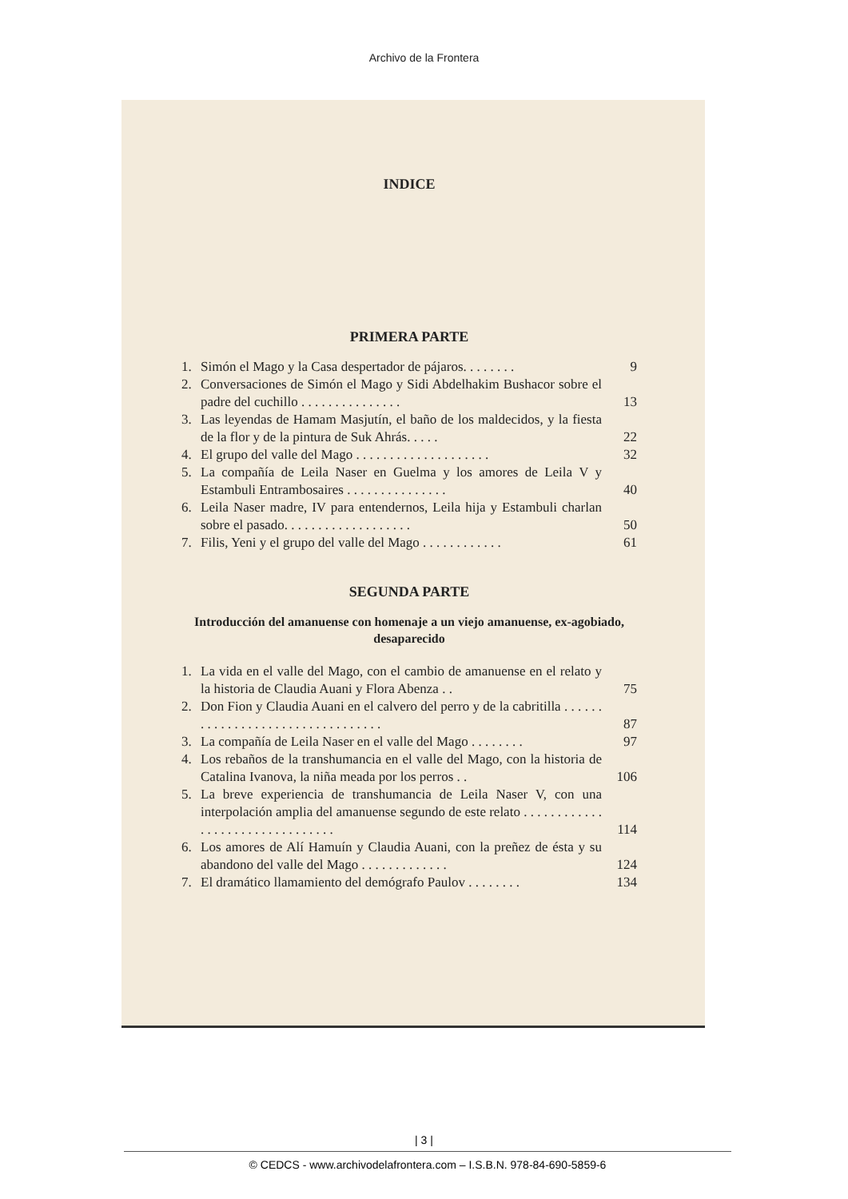Archivo de la Frontera
INDICE
PRIMERA PARTE
1. Simón el Mago y la Casa despertador de pájaros. . . . . . . . 9
2. Conversaciones de Simón el Mago y Sidi Abdelhakim Bushacor sobre el padre del cuchillo . . . . . . . . . . . . . . . 13
3. Las leyendas de Hamam Masjutín, el baño de los maldecidos, y la fiesta de la flor y de la pintura de Suk Ahrás. . . . . 22
4. El grupo del valle del Mago . . . . . . . . . . . . . . . . . . . . 32
5. La compañía de Leila Naser en Guelma y los amores de Leila V y Estambuli Entrambosaires . . . . . . . . . . . . . . . 40
6. Leila Naser madre, IV para entendernos, Leila hija y Estambuli charlan sobre el pasado. . . . . . . . . . . . . . . . . . . 50
7. Filis, Yeni y el grupo del valle del Mago . . . . . . . . . . . . 61
SEGUNDA PARTE
Introducción del amanuense con homenaje a un viejo amanuense, ex-agobiado, desaparecido
1. La vida en el valle del Mago, con el cambio de amanuense en el relato y la historia de Claudia Auani y Flora Abenza . . 75
2. Don Fion y Claudia Auani en el calvero del perro y de la cabritilla . . . . . . . . . . . . . . . . . . . . . . . . . . . . . . . . . 87
3. La compañía de Leila Naser en el valle del Mago . . . . . . . . 97
4. Los rebaños de la transhumancia en el valle del Mago, con la historia de Catalina Ivanova, la niña meada por los perros . . 106
5. La breve experiencia de transhumancia de Leila Naser V, con una interpolación amplia del amanuense segundo de este relato . . . . . . . . . . . . . . . . . . . . . . . . . . . . . . . . 114
6. Los amores de Alí Hamuín y Claudia Auani, con la preñez de ésta y su abandono del valle del Mago . . . . . . . . . . . . . 124
7. El dramático llamamiento del demógrafo Paulov . . . . . . . . 134
| 3 |
© CEDCS - www.archivodelafrontera.com – I.S.B.N. 978-84-690-5859-6